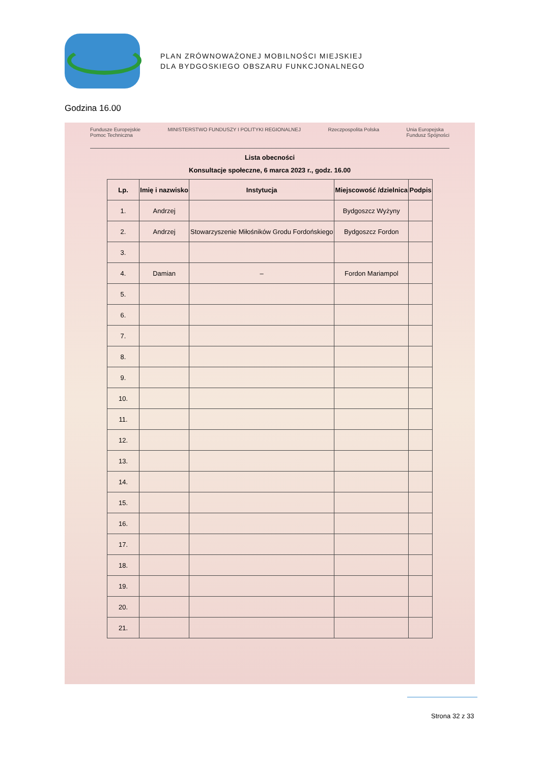PLAN ZRÓWNOWAŻONEJ MOBILNOŚCI MIEJSKIEJ
DLA BYDGOSKIEGO OBSZARU FUNKCJONALNEGO
Godzina 16.00
Fundusze Europejskie
Pomoc Techniczna MINISTERSTWO FUNDUSZY I POLITYKI REGIONALNEJ Rzeczpospolita Polska Unia Europejska
Fundusz Spójności
Lista obecności
Konsultacje społeczne, 6 marca 2023 r., godz. 16.00
| Lp. | Imię i nazwisko | Instytucja | Miejscowość /dzielnica | Podpis |
| --- | --- | --- | --- | --- |
| 1. | Andrzej | | Bydgoszcz Wyżyny | |
| 2. | Andrzej | Stowarzyszenie Miłośników Grodu Fordońskiego | Bydgoszcz Fordon | |
| 3. | | | | |
| 4. | Damian | – | Fordon Mariampol | |
| 5. | | | | |
| 6. | | | | |
| 7. | | | | |
| 8. | | | | |
| 9. | | | | |
| 10. | | | | |
| 11. | | | | |
| 12. | | | | |
| 13. | | | | |
| 14. | | | | |
| 15. | | | | |
| 16. | | | | |
| 17. | | | | |
| 18. | | | | |
| 19. | | | | |
| 20. | | | | |
| 21. | | | | |
Strona 32 z 33